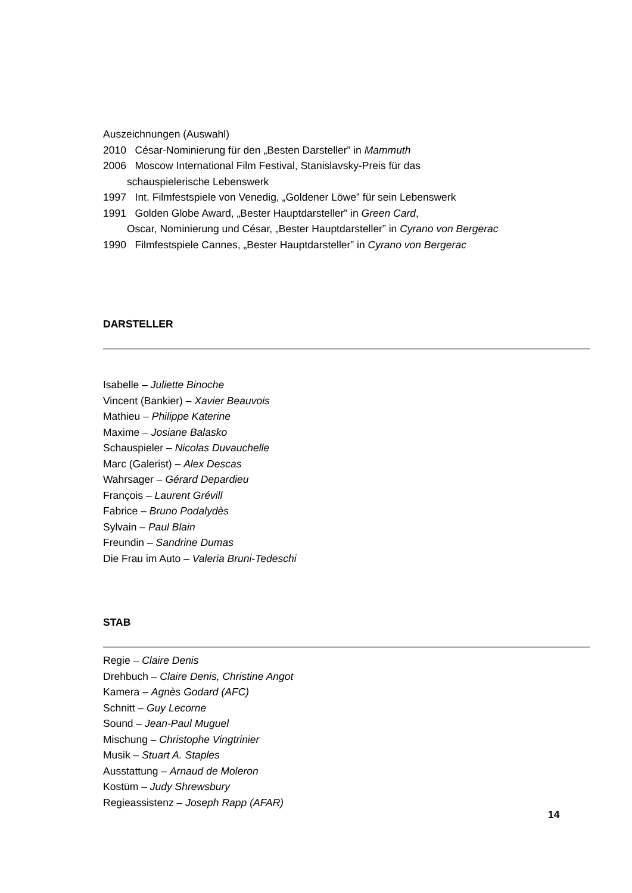Auszeichnungen (Auswahl)
2010 César-Nominierung für den „Besten Darsteller” in Mammuth
2006 Moscow International Film Festival, Stanislavsky-Preis für das
schauspielerische Lebenswerk
1997 Int. Filmfestspiele von Venedig, „Goldener Löwe” für sein Lebenswerk
1991 Golden Globe Award, „Bester Hauptdarsteller” in Green Card,
Oscar, Nominierung und César, „Bester Hauptdarsteller” in Cyrano von Bergerac
1990 Filmfestspiele Cannes, „Bester Hauptdarsteller” in Cyrano von Bergerac
DARSTELLER
Isabelle – Juliette Binoche
Vincent (Bankier) – Xavier Beauvois
Mathieu – Philippe Katerine
Maxime – Josiane Balasko
Schauspieler – Nicolas Duvauchelle
Marc (Galerist) – Alex Descas
Wahrsager – Gérard Depardieu
François – Laurent Grévill
Fabrice – Bruno Podalydès
Sylvain – Paul Blain
Freundin – Sandrine Dumas
Die Frau im Auto – Valeria Bruni-Tedeschi
STAB
Regie – Claire Denis
Drehbuch – Claire Denis, Christine Angot
Kamera – Agnès Godard (AFC)
Schnitt – Guy Lecorne
Sound – Jean-Paul Muguel
Mischung – Christophe Vingtrinier
Musik – Stuart A. Staples
Ausstattung – Arnaud de Moleron
Kostüm – Judy Shrewsbury
Regieassistenz – Joseph Rapp (AFAR)
14